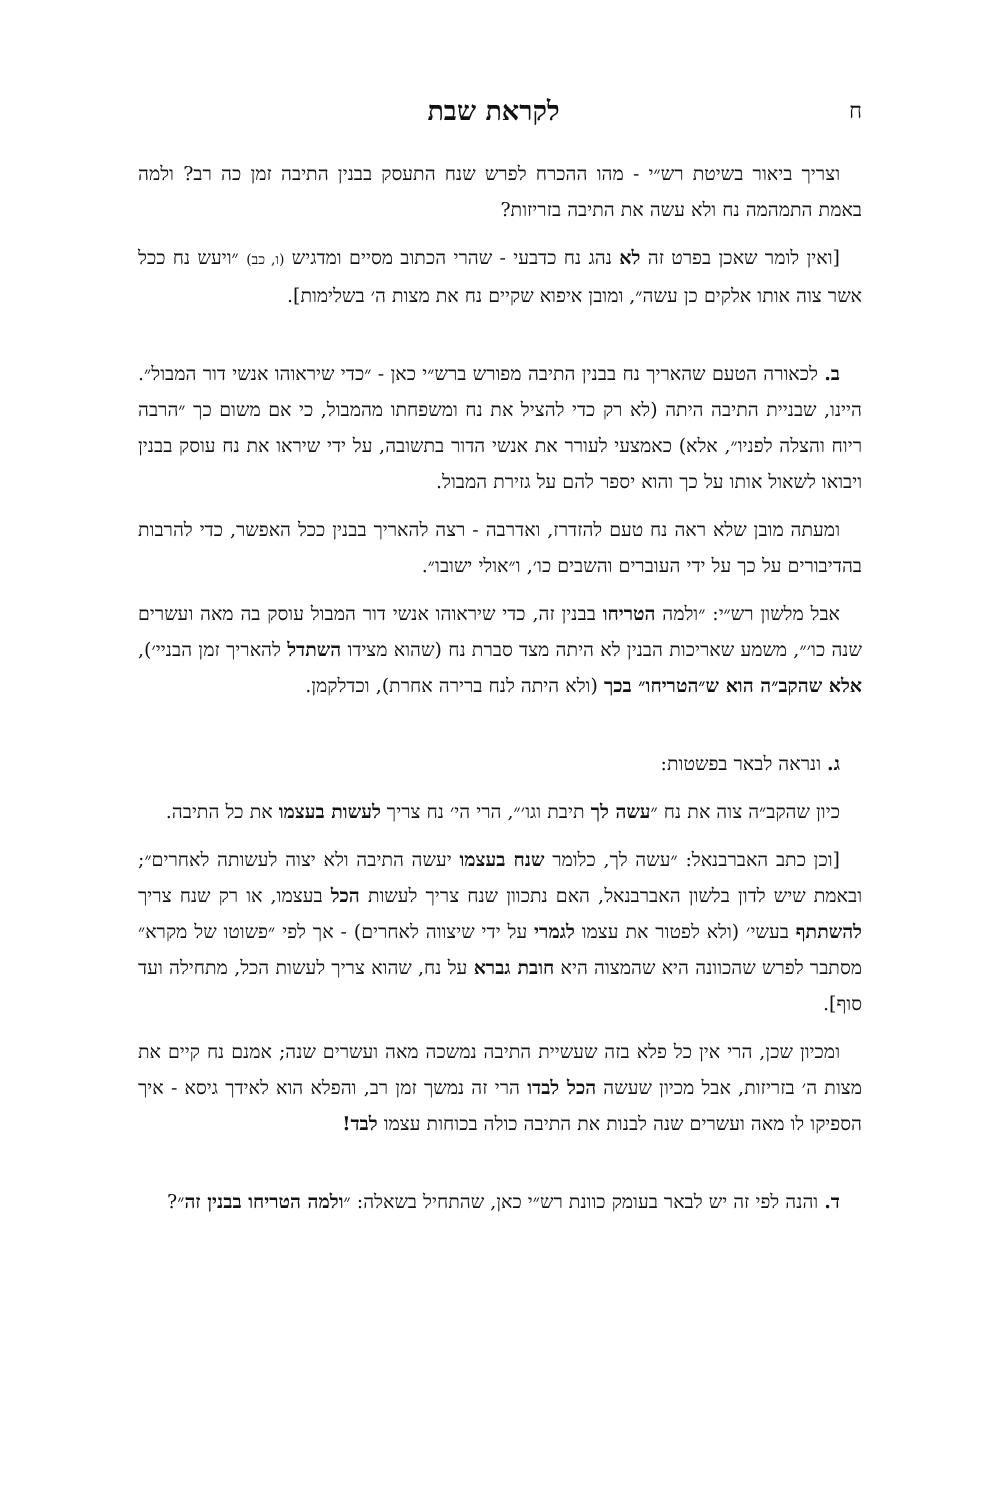חלקראת שבת
וצריך ביאור בשיטת רש״י - מהו ההכרח לפרש שנח התעסק בבנין התיבה זמן כה רב? ולמה באמת התמהמה נח ולא עשה את התיבה בזריזות?
[ואין לומר שאכן בפרט זה לא נהג נח כדבעי - שהרי הכתוב מסיים ומדגיש (ו, כב) ״ויעש נח ככל אשר צוה אותו אלקים כן עשה״, ומובן איפוא שקיים נח את מצות ה׳ בשלימות].
ב. לכאורה הטעם שהאריך נח בבנין התיבה מפורש ברש״י כאן - ״כדי שיראוהו אנשי דור המבול״. היינו, שבניית התיבה היתה (לא רק כדי להציל את נח ומשפחתו מהמבול, כי אם משום כך ״הרבה ריוח והצלה לפניו״, אלא) כאמצעי לעורר את אנשי הדור בתשובה, על ידי שיראו את נח עוסק בבנין ויבואו לשאול אותו על כך והוא יספר להם על גזירת המבול.
ומעתה מובן שלא ראה נח טעם להזדרז, ואדרבה - רצה להאריך בבנין ככל האפשר, כדי להרבות בהדיבורים על כך על ידי העוברים והשבים כו׳, ו״אולי ישובו״.
אבל מלשון רש״י: ״ולמה הטריחו בבנין זה, כדי שיראוהו אנשי דור המבול עוסק בה מאה ועשרים שנה כו׳״, משמע שאריכות הבנין לא היתה מצד סברת נח (שהוא מצידו השתדל להאריך זמן הבניי׳), אלא שהקב״ה הוא ש״הטריחו״ בכך (ולא היתה לנח ברירה אחרת), וכדלקמן.
ג. ונראה לבאר בפשטות:
כיון שהקב״ה צוה את נח ״עשה לך תיבת וגו׳״, הרי הי׳ נח צריך לעשות בעצמו את כל התיבה.
[וכן כתב האברבנאל: ״עשה לך, כלומר שנח בעצמו יעשה התיבה ולא יצוה לעשותה לאחרים״; ובאמת שיש לדון בלשון האברבנאל, האם נתכוון שנח צריך לעשות הכל בעצמו, או רק שנח צריך להשתתף בעשי׳ (ולא לפטור את עצמו לגמרי על ידי שיצווה לאחרים) - אך לפי ״פשוטו של מקרא״ מסתבר לפרש שהכוונה היא שהמצוה היא חובת גברא על נח, שהוא צריך לעשות הכל, מתחילה ועד סוף].
ומכיון שכן, הרי אין כל פלא בזה שעשיית התיבה נמשכה מאה ועשרים שנה; אמנם נח קיים את מצות ה׳ בזריזות, אבל מכיון שעשה הכל לבדו הרי זה נמשך זמן רב, והפלא הוא לאידך גיסא - איך הספיקו לו מאה ועשרים שנה לבנות את התיבה כולה בכוחות עצמו לבד!
ד. והנה לפי זה יש לבאר בעומק כוונת רש״י כאן, שהתחיל בשאלה: ״ולמה הטריחו בבנין זה״?